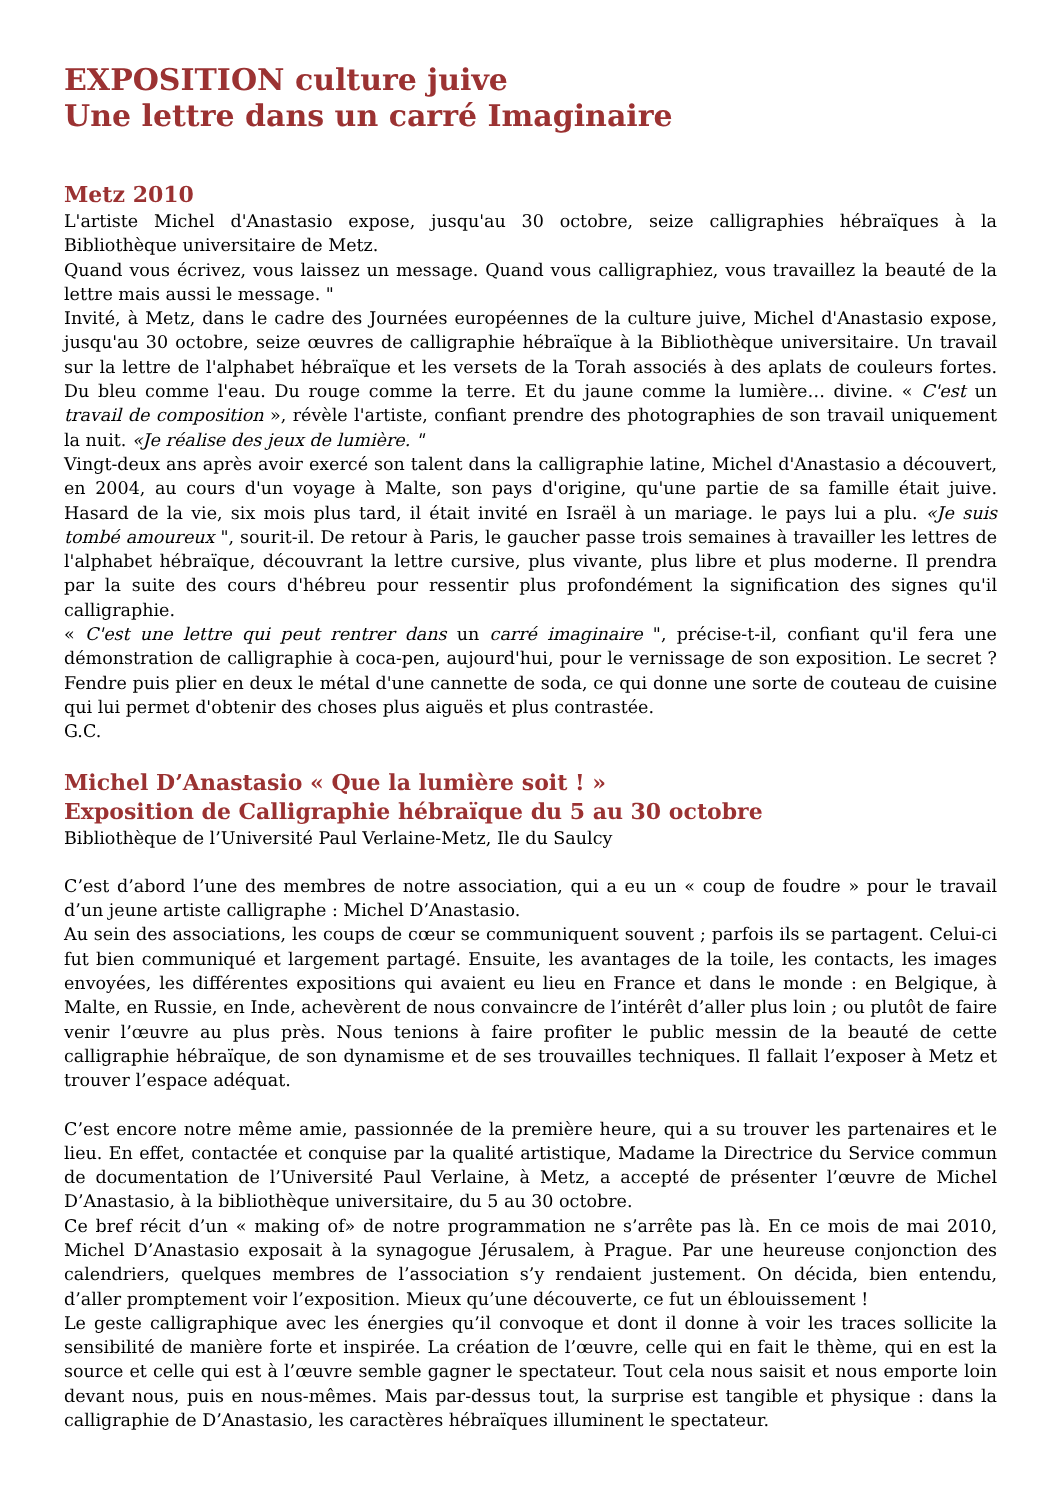EXPOSITION culture juive
Une lettre dans un carré Imaginaire
Metz 2010
L'artiste Michel d'Anastasio expose, jusqu'au 30 octobre, seize calligraphies hébraïques à la Bibliothèque universitaire de Metz.
Quand vous écrivez, vous laissez un message. Quand vous calligraphiez, vous travaillez la beauté de la lettre mais aussi le message. "
Invité, à Metz, dans le cadre des Journées européennes de la culture juive, Michel d'Anastasio expose, jusqu'au 30 octobre, seize œuvres de calligraphie hébraïque à la Bibliothèque universitaire. Un travail sur la lettre de l'alphabet hébraïque et les versets de la Torah associés à des aplats de couleurs fortes. Du bleu comme l'eau. Du rouge comme la terre. Et du jaune comme la lumière… divine. « C'est un travail de composition », révèle l'artiste, confiant prendre des photographies de son travail uniquement la nuit. «Je réalise des jeux de lumière. "
Vingt-deux ans après avoir exercé son talent dans la calligraphie latine, Michel d'Anastasio a découvert, en 2004, au cours d'un voyage à Malte, son pays d'origine, qu'une partie de sa famille était juive. Hasard de la vie, six mois plus tard, il était invité en Israël à un mariage. le pays lui a plu. «Je suis tombé amoureux ", sourit-il. De retour à Paris, le gaucher passe trois semaines à travailler les lettres de l'alphabet hébraïque, découvrant la lettre cursive, plus vivante, plus libre et plus moderne. Il prendra par la suite des cours d'hébreu pour ressentir plus profondément la signification des signes qu'il calligraphie.
« C'est une lettre qui peut rentrer dans un carré imaginaire ", précise-t-il, confiant qu'il fera une démonstration de calligraphie à coca-pen, aujourd'hui, pour le vernissage de son exposition. Le secret ? Fendre puis plier en deux le métal d'une cannette de soda, ce qui donne une sorte de couteau de cuisine qui lui permet d'obtenir des choses plus aiguës et plus contrastée.
G.C.
Michel D’Anastasio « Que la lumière soit ! »
Exposition de Calligraphie hébraïque du 5 au 30 octobre
Bibliothèque de l’Université Paul Verlaine-Metz, Ile du Saulcy
C’est d’abord l’une des membres de notre association, qui a eu un « coup de foudre » pour le travail d’un jeune artiste calligraphe : Michel D’Anastasio.
Au sein des associations, les coups de cœur se communiquent souvent ; parfois ils se partagent. Celui-ci fut bien communiqué et largement partagé. Ensuite, les avantages de la toile, les contacts, les images envoyées, les différentes expositions qui avaient eu lieu en France et dans le monde : en Belgique, à Malte, en Russie, en Inde, achevèrent de nous convaincre de l’intérêt d’aller plus loin ; ou plutôt de faire venir l’œuvre au plus près. Nous tenions à faire profiter le public messin de la beauté de cette calligraphie hébraïque, de son dynamisme et de ses trouvailles techniques. Il fallait l’exposer à Metz et trouver l’espace adéquat.
C’est encore notre même amie, passionnée de la première heure, qui a su trouver les partenaires et le lieu. En effet, contactée et conquise par la qualité artistique, Madame la Directrice du Service commun de documentation de l’Université Paul Verlaine, à Metz, a accepté de présenter l’œuvre de Michel D’Anastasio, à la bibliothèque universitaire, du 5 au 30 octobre.
Ce bref récit d’un « making of» de notre programmation ne s’arrête pas là. En ce mois de mai 2010, Michel D’Anastasio exposait à la synagogue Jérusalem, à Prague. Par une heureuse conjonction des calendriers, quelques membres de l’association s’y rendaient justement. On décida, bien entendu, d’aller promptement voir l’exposition. Mieux qu’une découverte, ce fut un éblouissement !
Le geste calligraphique avec les énergies qu’il convoque et dont il donne à voir les traces sollicite la sensibilité de manière forte et inspirée. La création de l’œuvre, celle qui en fait le thème, qui en est la source et celle qui est à l’œuvre semble gagner le spectateur. Tout cela nous saisit et nous emporte loin devant nous, puis en nous-mêmes. Mais par-dessus tout, la surprise est tangible et physique : dans la calligraphie de D’Anastasio, les caractères hébraïques illuminent le spectateur.